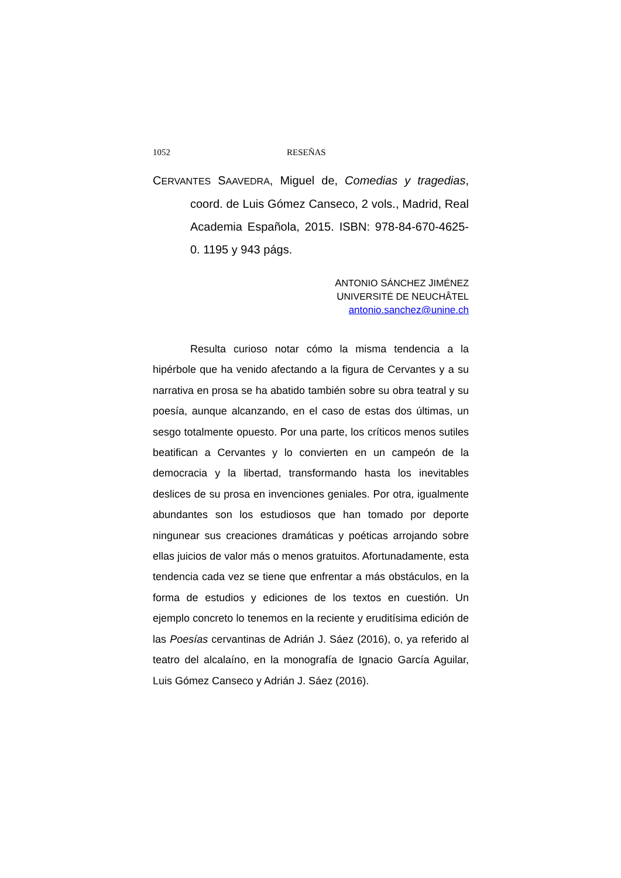1052 RESEÑAS
CERVANTES SAAVEDRA, Miguel de, Comedias y tragedias, coord. de Luis Gómez Canseco, 2 vols., Madrid, Real Academia Española, 2015. ISBN: 978-84-670-4625-0. 1195 y 943 págs.
ANTONIO SÁNCHEZ JIMÉNEZ
UNIVERSITÉ DE NEUCHÂTEL
antonio.sanchez@unine.ch
Resulta curioso notar cómo la misma tendencia a la hipérbole que ha venido afectando a la figura de Cervantes y a su narrativa en prosa se ha abatido también sobre su obra teatral y su poesía, aunque alcanzando, en el caso de estas dos últimas, un sesgo totalmente opuesto. Por una parte, los críticos menos sutiles beatifican a Cervantes y lo convierten en un campeón de la democracia y la libertad, transformando hasta los inevitables deslices de su prosa en invenciones geniales. Por otra, igualmente abundantes son los estudiosos que han tomado por deporte ningunear sus creaciones dramáticas y poéticas arrojando sobre ellas juicios de valor más o menos gratuitos. Afortunadamente, esta tendencia cada vez se tiene que enfrentar a más obstáculos, en la forma de estudios y ediciones de los textos en cuestión. Un ejemplo concreto lo tenemos en la reciente y eruditísima edición de las Poesías cervantinas de Adrián J. Sáez (2016), o, ya referido al teatro del alcalaíno, en la monografía de Ignacio García Aguilar, Luis Gómez Canseco y Adrián J. Sáez (2016).